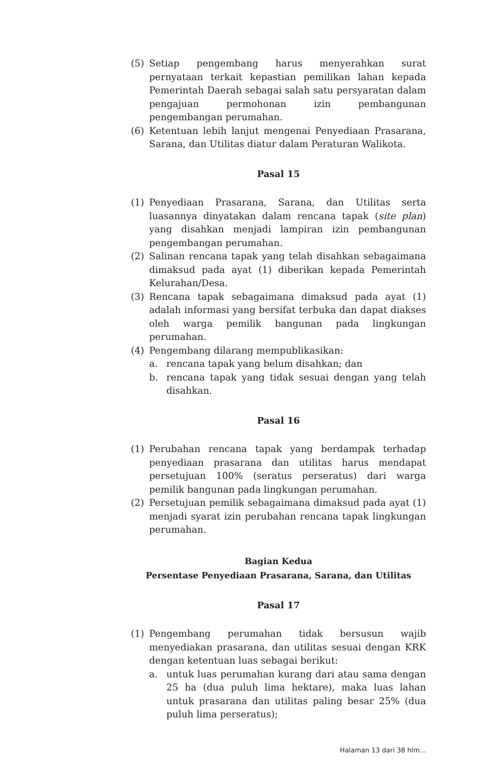(5) Setiap pengembang harus menyerahkan surat pernyataan terkait kepastian pemilikan lahan kepada Pemerintah Daerah sebagai salah satu persyaratan dalam pengajuan permohonan izin pembangunan pengembangan perumahan.
(6) Ketentuan lebih lanjut mengenai Penyediaan Prasarana, Sarana, dan Utilitas diatur dalam Peraturan Walikota.
Pasal 15
(1) Penyediaan Prasarana, Sarana, dan Utilitas serta luasannya dinyatakan dalam rencana tapak (site plan) yang disahkan menjadi lampiran izin pembangunan pengembangan perumahan.
(2) Salinan rencana tapak yang telah disahkan sebagaimana dimaksud pada ayat (1) diberikan kepada Pemerintah Kelurahan/Desa.
(3) Rencana tapak sebagaimana dimaksud pada ayat (1) adalah informasi yang bersifat terbuka dan dapat diakses oleh warga pemilik bangunan pada lingkungan perumahan.
(4) Pengembang dilarang mempublikasikan:
a. rencana tapak yang belum disahkan; dan
b. rencana tapak yang tidak sesuai dengan yang telah disahkan.
Pasal 16
(1) Perubahan rencana tapak yang berdampak terhadap penyediaan prasarana dan utilitas harus mendapat persetujuan 100% (seratus perseratus) dari warga pemilik bangunan pada lingkungan perumahan.
(2) Persetujuan pemilik sebagaimana dimaksud pada ayat (1) menjadi syarat izin perubahan rencana tapak lingkungan perumahan.
Bagian Kedua
Persentase Penyediaan Prasarana, Sarana, dan Utilitas
Pasal 17
(1) Pengembang perumahan tidak bersusun wajib menyediakan prasarana, dan utilitas sesuai dengan KRK dengan ketentuan luas sebagai berikut:
a. untuk luas perumahan kurang dari atau sama dengan 25 ha (dua puluh lima hektare), maka luas lahan untuk prasarana dan utilitas paling besar 25% (dua puluh lima perseratus);
Halaman 13 dari 38 hlm...